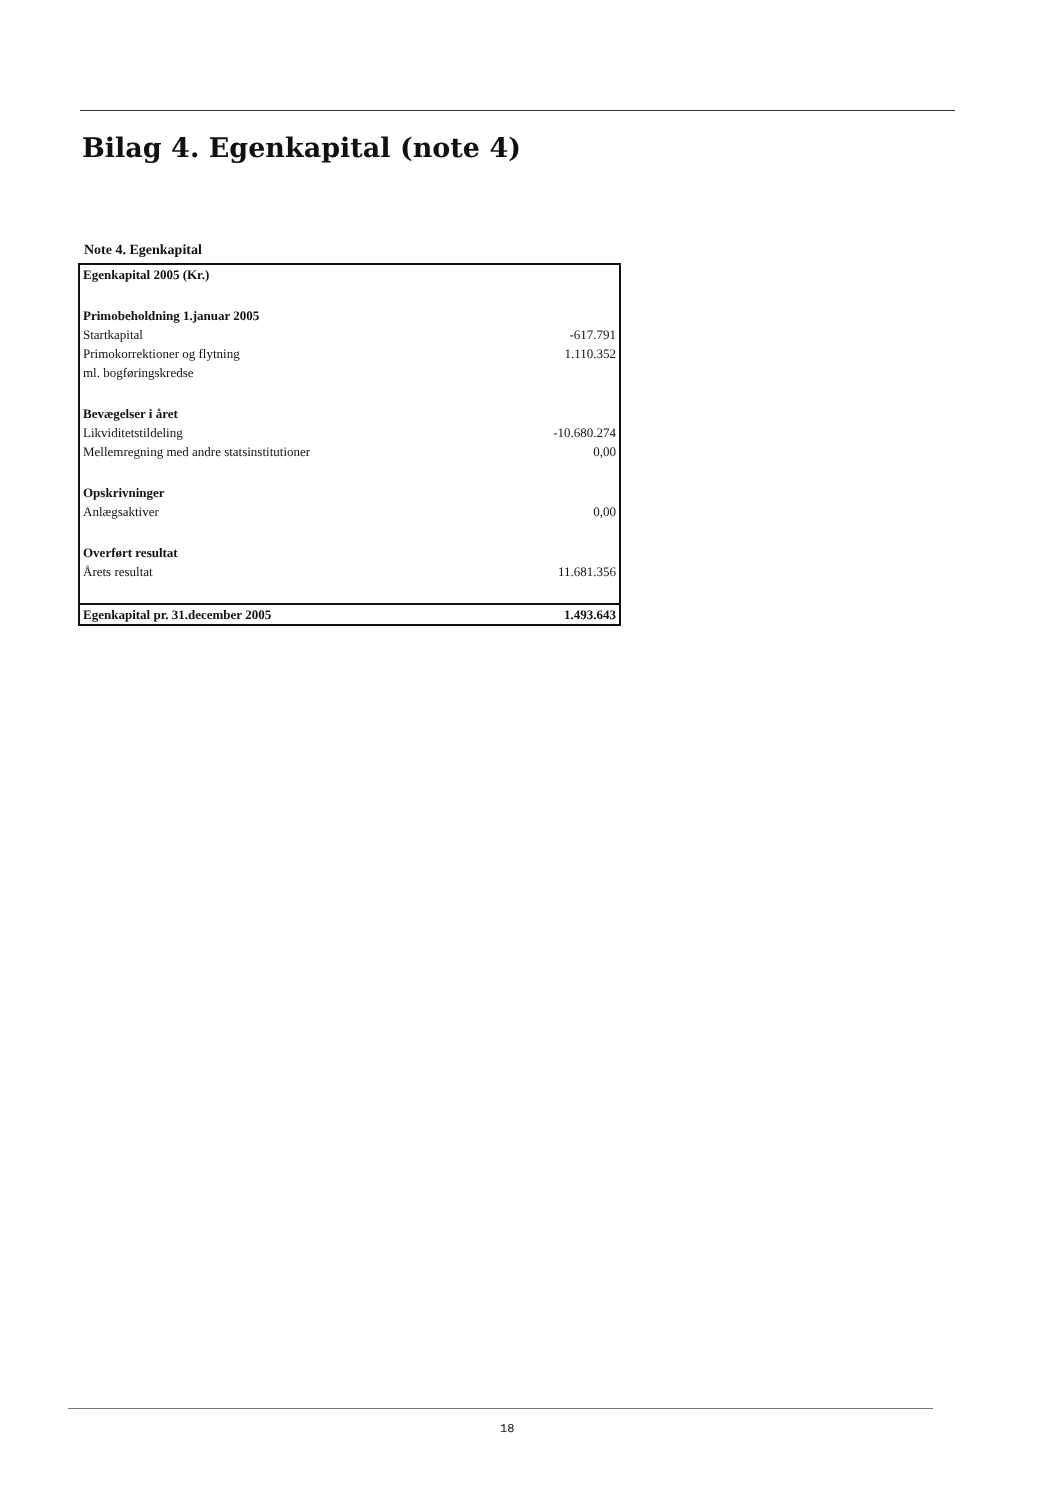Bilag 4. Egenkapital (note 4)
Note 4. Egenkapital
| Egenkapital 2005 (Kr.) | |
| Primobeholdning 1.januar 2005 | |
| Startkapital | -617.791 |
| Primokorrektioner og flytning | 1.110.352 |
| ml. bogføringskredse | |
| Bevægelser i året | |
| Likviditetstildeling | -10.680.274 |
| Mellemregning med andre statsinstitutioner | 0,00 |
| Opskrivninger | |
| Anlægsaktiver | 0,00 |
| Overført resultat | |
| Årets resultat | 11.681.356 |
| Egenkapital pr. 31.december 2005 | 1.493.643 |
18